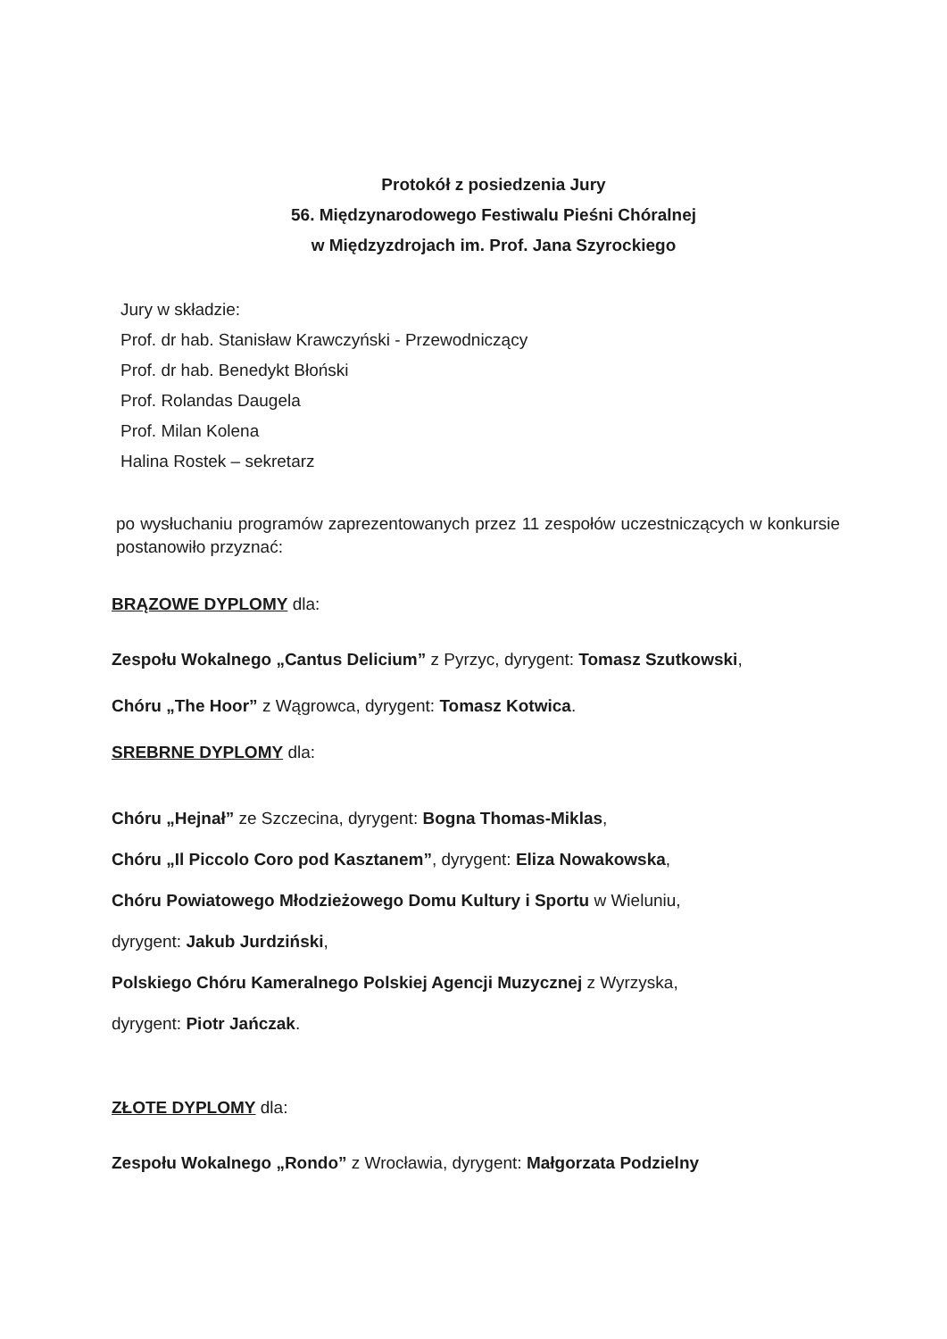Protokół z posiedzenia Jury
56. Międzynarodowego Festiwalu Pieśni Chóralnej
w Międzyzdrojach im. Prof. Jana Szyrockiego
Jury w składzie:
Prof. dr hab. Stanisław Krawczyński - Przewodniczący
Prof. dr hab. Benedykt Błoński
Prof. Rolandas Daugela
Prof. Milan Kolena
Halina Rostek – sekretarz
po wysłuchaniu programów zaprezentowanych przez 11 zespołów uczestniczących w konkursie postanowiło przyznać:
BRĄZOWE DYPLOMY dla:
Zespołu Wokalnego „Cantus Delicium” z Pyrzyc, dyrygent: Tomasz Szutkowski,
Chóru „The Hoor” z Wągrowca, dyrygent: Tomasz Kotwica.
SREBRNE DYPLOMY dla:
Chóru „Hejnał” ze Szczecina, dyrygent: Bogna Thomas-Miklas,
Chóru „Il Piccolo Coro pod Kasztanem”, dyrygent: Eliza Nowakowska,
Chóru Powiatowego Młodzieżowego Domu Kultury i Sportu w Wieluniu,
dyrygent: Jakub Jurdziński,
Polskiego Chóru Kameralnego Polskiej Agencji Muzycznej z Wyrzyska,
dyrygent: Piotr Jańczak.
ZŁOTE DYPLOMY dla:
Zespołu Wokalnego „Rondo” z Wrocławia, dyrygent: Małgorzata Podzielny